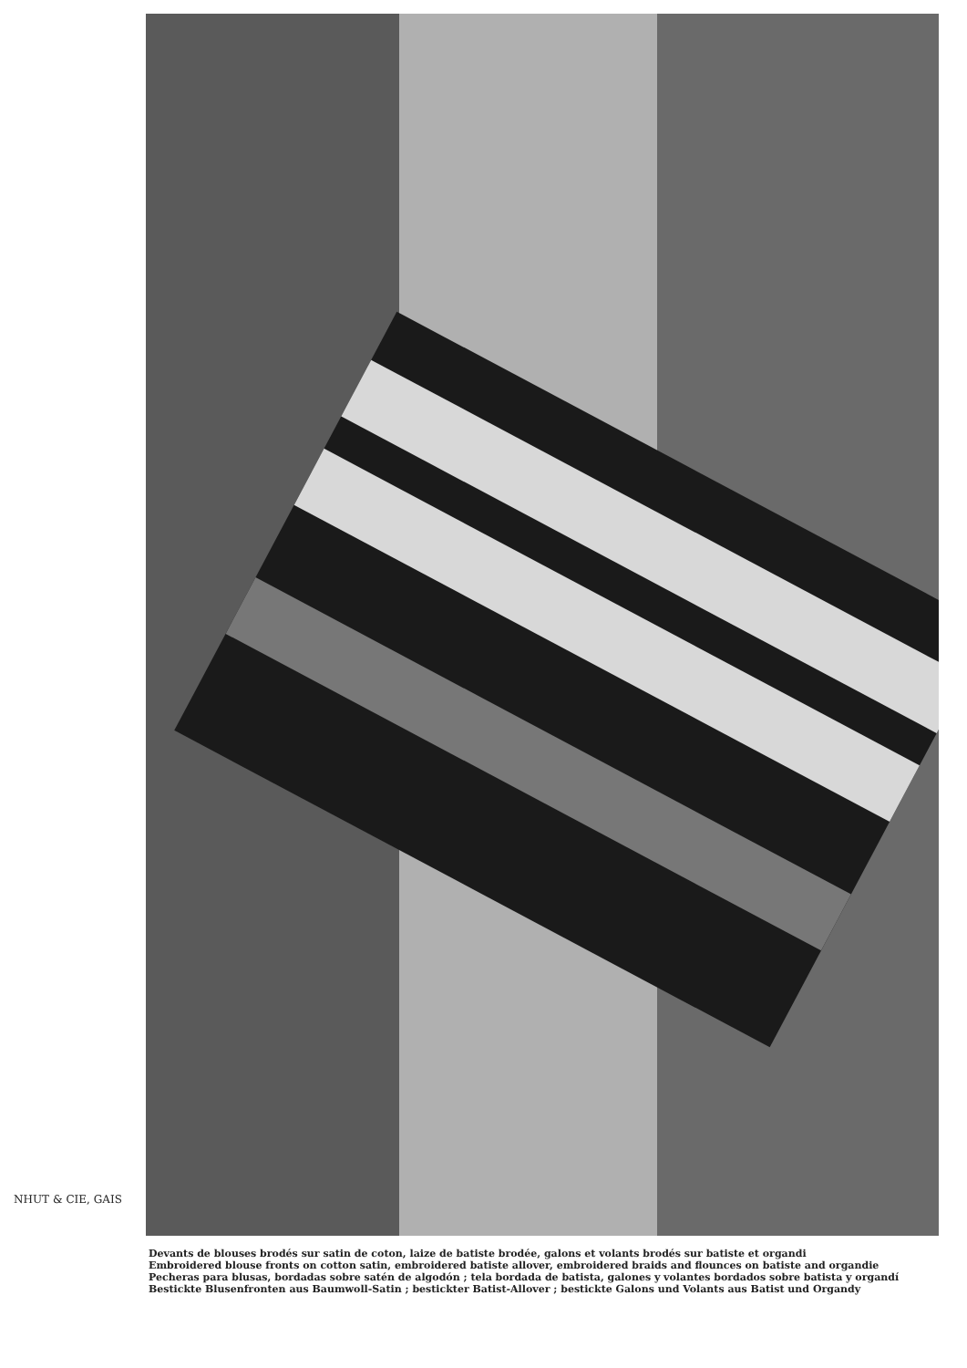NHUT & CIE, GAIS
Devants de blouses brodés sur satin de coton, laize de batiste brodée, galons et volants brodés sur batiste et organdi
Embroidered blouse fronts on cotton satin, embroidered batiste allover, embroidered braids and flounces on batiste and organdie
Pecheras para blusas, bordadas sobre satén de algodón ; tela bordada de batista, galones y volantes bordados sobre batista y organdí
Bestickte Blusenfronten aus Baumwoll-Satin ; bestickter Batist-Allover ; bestickte Galons und Volants aus Batist und Organdy